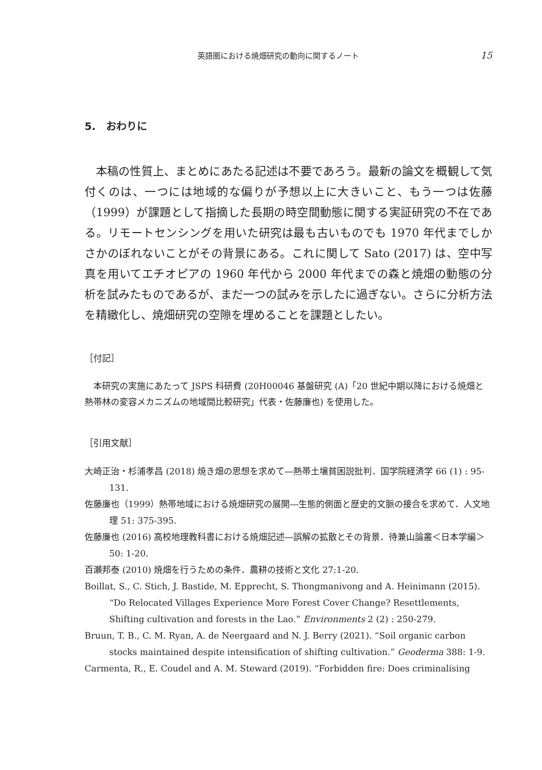英語圏における焼畑研究の動向に関するノート 15
5.　おわりに
本稿の性質上、まとめにあたる記述は不要であろう。最新の論文を概観して気付くのは、一つには地域的な偏りが予想以上に大きいこと、もう一つは佐藤（1999）が課題として指摘した長期の時空間動態に関する実証研究の不在である。リモートセンシングを用いた研究は最も古いものでも 1970 年代までしかさかのぼれないことがその背景にある。これに関して Sato (2017) は、空中写真を用いてエチオピアの 1960 年代から 2000 年代までの森と焼畑の動態の分析を試みたものであるが、まだ一つの試みを示したに過ぎない。さらに分析方法を精緻化し、焼畑研究の空隙を埋めることを課題としたい。
［付記］
本研究の実施にあたって JSPS 科研費 (20H00046 基盤研究 (A)「20 世紀中期以降における焼畑と熱帯林の変容メカニズムの地域間比較研究」代表・佐藤廉也) を使用した。
［引用文献］
大崎正治・杉浦孝昌 (2018) 焼き畑の思想を求めて―熱帯土壌貧困説批判．国学院経済学 66 (1) : 95-131.
佐藤廉也（1999）熱帯地域における焼畑研究の展開―生態的側面と歴史的文脈の接合を求めて．人文地理 51: 375-395.
佐藤廉也 (2016) 高校地理教科書における焼畑記述―誤解の拡散とその背景．待兼山論叢＜日本学編＞ 50: 1-20.
百瀬邦泰 (2010) 焼畑を行うための条件．農耕の技術と文化 27:1-20.
Boillat, S., C. Stich, J. Bastide, M. Epprecht, S. Thongmanivong and A. Heinimann (2015). “Do Relocated Villages Experience More Forest Cover Change? Resettlements, Shifting cultivation and forests in the Lao.” Environments 2 (2) : 250-279.
Bruun, T. B., C. M. Ryan, A. de Neergaard and N. J. Berry (2021). “Soil organic carbon stocks maintained despite intensification of shifting cultivation.” Geoderma 388: 1-9.
Carmenta, R., E. Coudel and A. M. Steward (2019). “Forbidden fire: Does criminalising